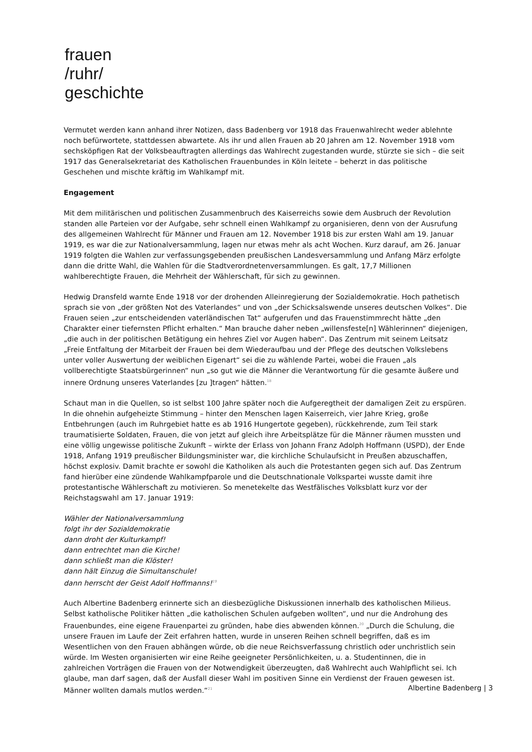frauen
/ruhr/
geschichte
Vermutet werden kann anhand ihrer Notizen, dass Badenberg vor 1918 das Frauenwahlrecht weder ablehnte noch befürwortete, stattdessen abwartete. Als ihr und allen Frauen ab 20 Jahren am 12. November 1918 vom sechsköpfigen Rat der Volksbeauftragten allerdings das Wahlrecht zugestanden wurde, stürzte sie sich – die seit 1917 das Generalsekretariat des Katholischen Frauenbundes in Köln leitete – beherzt in das politische Geschehen und mischte kräftig im Wahlkampf mit.
Engagement
Mit dem militärischen und politischen Zusammenbruch des Kaiserreichs sowie dem Ausbruch der Revolution standen alle Parteien vor der Aufgabe, sehr schnell einen Wahlkampf zu organisieren, denn von der Ausrufung des allgemeinen Wahlrecht für Männer und Frauen am 12. November 1918 bis zur ersten Wahl am 19. Januar 1919, es war die zur Nationalversammlung, lagen nur etwas mehr als acht Wochen. Kurz darauf, am 26. Januar 1919 folgten die Wahlen zur verfassungsgebenden preußischen Landesversammlung und Anfang März erfolgte dann die dritte Wahl, die Wahlen für die Stadtverordnetenversammlungen. Es galt, 17,7 Millionen wahlberechtigte Frauen, die Mehrheit der Wählerschaft, für sich zu gewinnen.
Hedwig Dransfeld warnte Ende 1918 vor der drohenden Alleinregierung der Sozialdemokratie. Hoch pathetisch sprach sie von „der größten Not des Vaterlandes“ und von „der Schicksalswende unseres deutschen Volkes“. Die Frauen seien „zur entscheidenden vaterländischen Tat“ aufgerufen und das Frauenstimmrecht hätte „den Charakter einer tiefernsten Pflicht erhalten.“ Man brauche daher neben „willensfeste[n] Wählerinnen“ diejenigen, „die auch in der politischen Betätigung ein hehres Ziel vor Augen haben“. Das Zentrum mit seinem Leitsatz „Freie Entfaltung der Mitarbeit der Frauen bei dem Wiederaufbau und der Pflege des deutschen Volkslebens unter voller Auswertung der weiblichen Eigenart“ sei die zu wählende Partei, wobei die Frauen „als vollberechtigte Staatsbürgerinnen“ nun „so gut wie die Männer die Verantwortung für die gesamte äußere und innere Ordnung unseres Vaterlandes [zu ]tragen“ hätten.<sup>18</sup>
Schaut man in die Quellen, so ist selbst 100 Jahre später noch die Aufgeregtheit der damaligen Zeit zu erspüren. In die ohnehin aufgeheizte Stimmung – hinter den Menschen lagen Kaiserreich, vier Jahre Krieg, große Entbehrungen (auch im Ruhrgebiet hatte es ab 1916 Hungertote gegeben), rückkehrende, zum Teil stark traumatisierte Soldaten, Frauen, die von jetzt auf gleich ihre Arbeitsplätze für die Männer räumen mussten und eine völlig ungewisse politische Zukunft – wirkte der Erlass von Johann Franz Adolph Hoffmann (USPD), der Ende 1918, Anfang 1919 preußischer Bildungsminister war, die kirchliche Schulaufsicht in Preußen abzuschaffen, höchst explosiv. Damit brachte er sowohl die Katholiken als auch die Protestanten gegen sich auf. Das Zentrum fand hierüber eine zündende Wahlkampfparole und die Deutschnationale Volkspartei wusste damit ihre protestantische Wählerschaft zu motivieren. So menetekelte das Westfälisches Volksblatt kurz vor der Reichstagswahl am 17. Januar 1919:
Wähler der Nationalversammlung
folgt ihr der Sozialdemokratie
dann droht der Kulturkampf!
dann entrechtet man die Kirche!
dann schließt man die Klöster!
dann hält Einzug die Simultanschule!
dann herrscht der Geist Adolf Hoffmanns!<sup>19</sup>
Auch Albertine Badenberg erinnerte sich an diesbezügliche Diskussionen innerhalb des katholischen Milieus. Selbst katholische Politiker hätten „die katholischen Schulen aufgeben wollten“, und nur die Androhung des Frauenbundes, eine eigene Frauenpartei zu gründen, habe dies abwenden können.<sup>20</sup> „Durch die Schulung, die unsere Frauen im Laufe der Zeit erfahren hatten, wurde in unseren Reihen schnell begriffen, daß es im Wesentlichen von den Frauen abhängen würde, ob die neue Reichsverfassung christlich oder unchristlich sein würde. Im Westen organisierten wir eine Reihe geeigneter Persönlichkeiten, u. a. Studentinnen, die in zahlreichen Vorträgen die Frauen von der Notwendigkeit überzeugten, daß Wahlrecht auch Wahlpflicht sei. Ich glaube, man darf sagen, daß der Ausfall dieser Wahl im positiven Sinne ein Verdienst der Frauen gewesen ist. Männer wollten damals mutlos werden.“<sup>21</sup>
Albertine Badenberg | 3